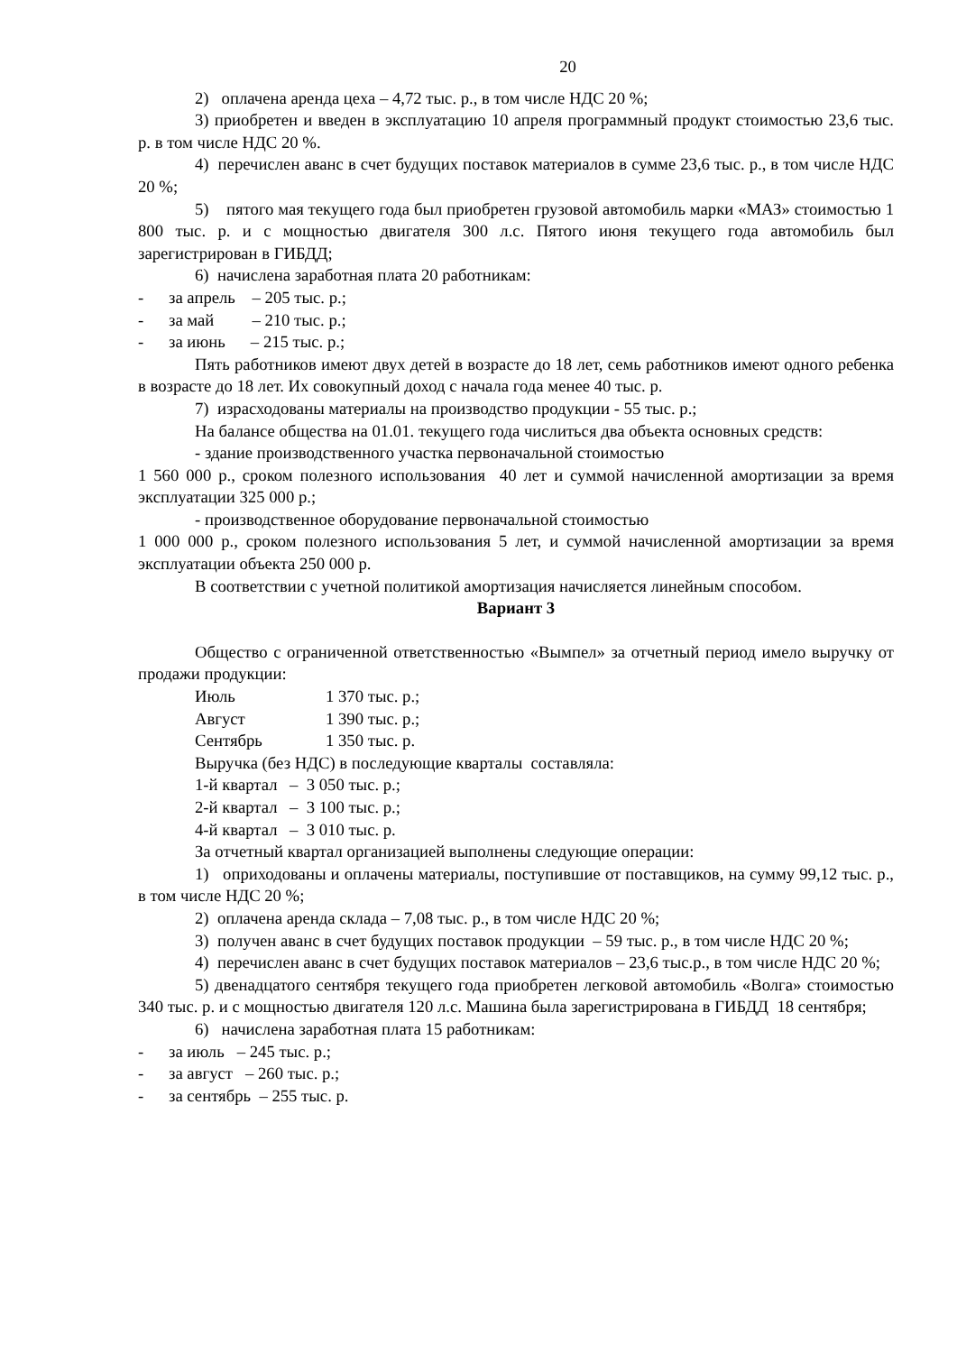20
2) оплачена аренда цеха – 4,72 тыс. р., в том числе НДС 20 %;
3) приобретен и введен в эксплуатацию 10 апреля программный продукт стоимостью 23,6 тыс. р. в том числе НДС 20 %.
4) перечислен аванс в счет будущих поставок материалов в сумме 23,6 тыс. р., в том числе НДС 20 %;
5) пятого мая текущего года был приобретен грузовой автомобиль марки «МАЗ» стоимостью 1 800 тыс. р. и с мощностью двигателя 300 л.с. Пятого июня текущего года автомобиль был зарегистрирован в ГИБДД;
6) начислена заработная плата 20 работникам:
- за апрель – 205 тыс. р.;
- за май – 210 тыс. р.;
- за июнь – 215 тыс. р.;
Пять работников имеют двух детей в возрасте до 18 лет, семь работников имеют одного ребенка в возрасте до 18 лет. Их совокупный доход с начала года менее 40 тыс. р.
7) израсходованы материалы на производство продукции - 55 тыс. р.;
На балансе общества на 01.01. текущего года числиться два объекта основных средств:
- здание производственного участка первоначальной стоимостью
1 560 000 р., сроком полезного использования 40 лет и суммой начисленной амортизации за время эксплуатации 325 000 р.;
- производственное оборудование первоначальной стоимостью
1 000 000 р., сроком полезного использования 5 лет, и суммой начисленной амортизации за время эксплуатации объекта 250 000 р.
В соответствии с учетной политикой амортизация начисляется линейным способом.
Вариант 3
Общество с ограниченной ответственностью «Вымпел» за отчетный период имело выручку от продажи продукции:
Июль 1 370 тыс. р.;
Август 1 390 тыс. р.;
Сентябрь 1 350 тыс. р.
Выручка (без НДС) в последующие кварталы составляла:
1-й квартал – 3 050 тыс. р.;
2-й квартал – 3 100 тыс. р.;
4-й квартал – 3 010 тыс. р.
За отчетный квартал организацией выполнены следующие операции:
1) оприходованы и оплачены материалы, поступившие от поставщиков, на сумму 99,12 тыс. р., в том числе НДС 20 %;
2) оплачена аренда склада – 7,08 тыс. р., в том числе НДС 20 %;
3) получен аванс в счет будущих поставок продукции – 59 тыс. р., в том числе НДС 20 %;
4) перечислен аванс в счет будущих поставок материалов – 23,6 тыс.р., в том числе НДС 20 %;
5) двенадцатого сентября текущего года приобретен легковой автомобиль «Волга» стоимостью 340 тыс. р. и с мощностью двигателя 120 л.с. Машина была зарегистрирована в ГИБДД 18 сентября;
6) начислена заработная плата 15 работникам:
- за июль – 245 тыс. р.;
- за август – 260 тыс. р.;
- за сентябрь – 255 тыс. р.